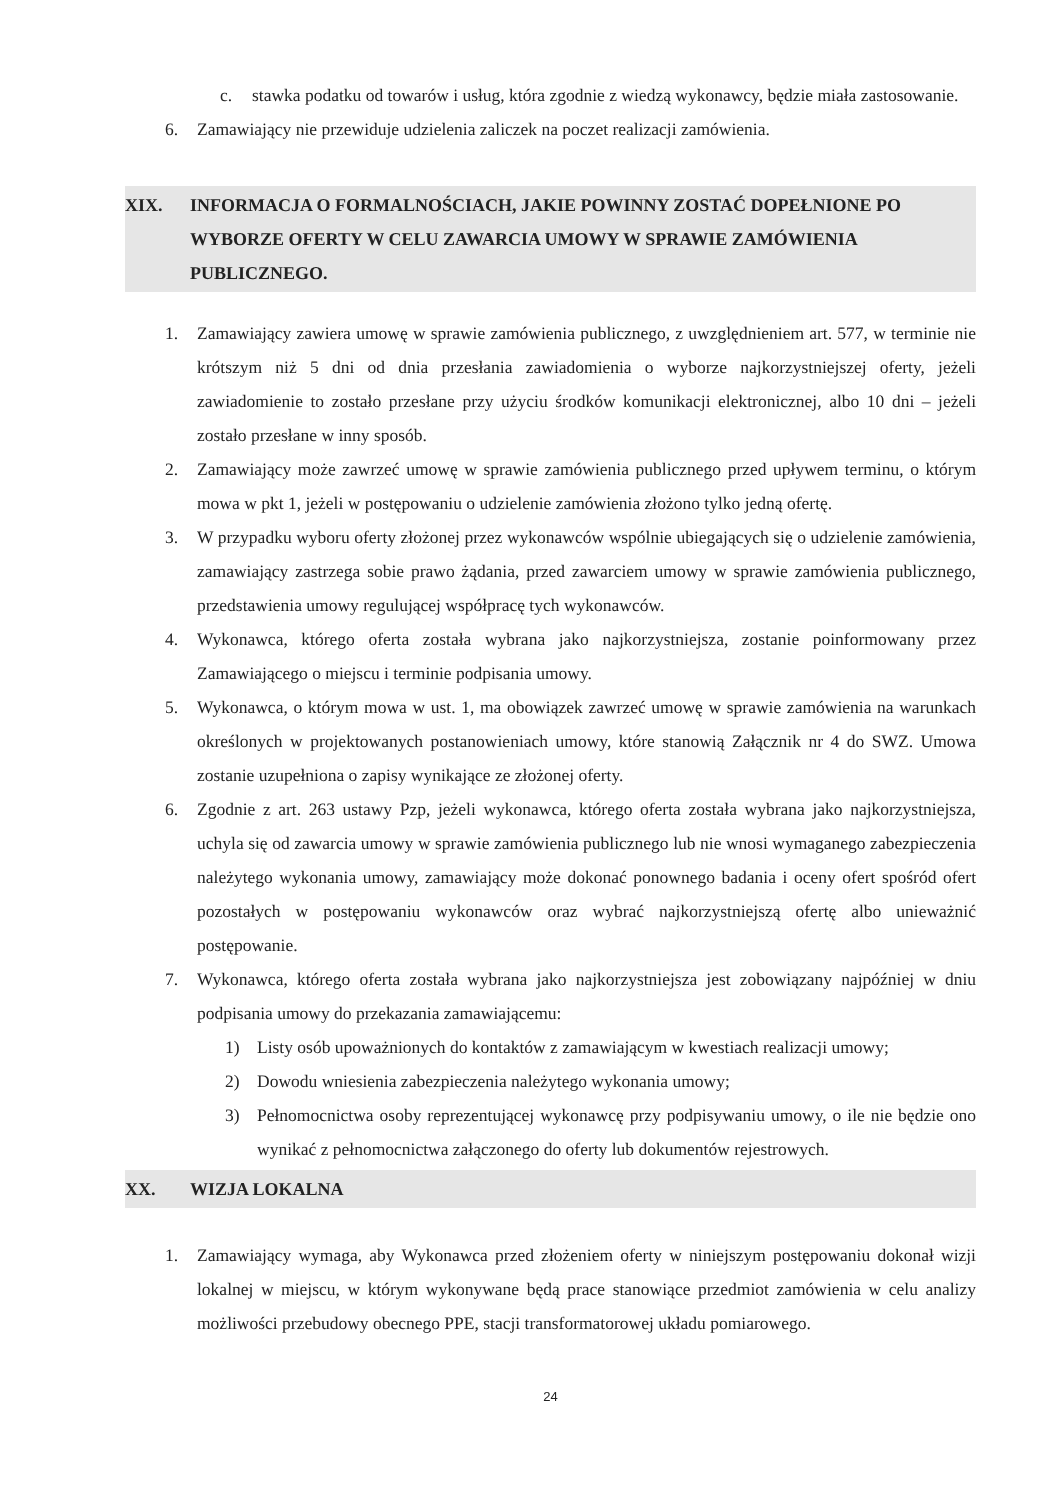c. stawka podatku od towarów i usług, która zgodnie z wiedzą wykonawcy, będzie miała zastosowanie.
6. Zamawiający nie przewiduje udzielenia zaliczek na poczet realizacji zamówienia.
XIX. INFORMACJA O FORMALNOŚCIACH, JAKIE POWINNY ZOSTAĆ DOPEŁNIONE PO WYBORZE OFERTY W CELU ZAWARCIA UMOWY W SPRAWIE ZAMÓWIENIA PUBLICZNEGO.
1. Zamawiający zawiera umowę w sprawie zamówienia publicznego, z uwzględnieniem art. 577, w terminie nie krótszym niż 5 dni od dnia przesłania zawiadomienia o wyborze najkorzystniejszej oferty, jeżeli zawiadomienie to zostało przesłane przy użyciu środków komunikacji elektronicznej, albo 10 dni – jeżeli zostało przesłane w inny sposób.
2. Zamawiający może zawrzeć umowę w sprawie zamówienia publicznego przed upływem terminu, o którym mowa w pkt 1, jeżeli w postępowaniu o udzielenie zamówienia złożono tylko jedną ofertę.
3. W przypadku wyboru oferty złożonej przez wykonawców wspólnie ubiegających się o udzielenie zamówienia, zamawiający zastrzega sobie prawo żądania, przed zawarciem umowy w sprawie zamówienia publicznego, przedstawienia umowy regulującej współpracę tych wykonawców.
4. Wykonawca, którego oferta została wybrana jako najkorzystniejsza, zostanie poinformowany przez Zamawiającego o miejscu i terminie podpisania umowy.
5. Wykonawca, o którym mowa w ust. 1, ma obowiązek zawrzeć umowę w sprawie zamówienia na warunkach określonych w projektowanych postanowieniach umowy, które stanowią Załącznik nr 4 do SWZ. Umowa zostanie uzupełniona o zapisy wynikające ze złożonej oferty.
6. Zgodnie z art. 263 ustawy Pzp, jeżeli wykonawca, którego oferta została wybrana jako najkorzystniejsza, uchyla się od zawarcia umowy w sprawie zamówienia publicznego lub nie wnosi wymaganego zabezpieczenia należytego wykonania umowy, zamawiający może dokonać ponownego badania i oceny ofert spośród ofert pozostałych w postępowaniu wykonawców oraz wybrać najkorzystniejszą ofertę albo unieważnić postępowanie.
7. Wykonawca, którego oferta została wybrana jako najkorzystniejsza jest zobowiązany najpóźniej w dniu podpisania umowy do przekazania zamawiającemu:
1) Listy osób upoważnionych do kontaktów z zamawiającym w kwestiach realizacji umowy;
2) Dowodu wniesienia zabezpieczenia należytego wykonania umowy;
3) Pełnomocnictwa osoby reprezentującej wykonawcę przy podpisywaniu umowy, o ile nie będzie ono wynikać z pełnomocnictwa załączonego do oferty lub dokumentów rejestrowych.
XX. WIZJA LOKALNA
1. Zamawiający wymaga, aby Wykonawca przed złożeniem oferty w niniejszym postępowaniu dokonał wizji lokalnej w miejscu, w którym wykonywane będą prace stanowiące przedmiot zamówienia w celu analizy możliwości przebudowy obecnego PPE, stacji transformatorowej układu pomiarowego.
24